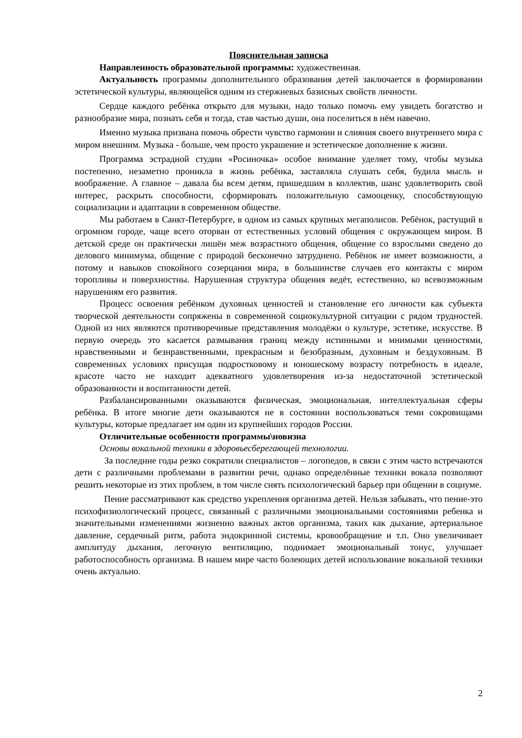Пояснительная записка
Направленность образовательной программы: художественная.
Актуальность программы дополнительного образования детей заключается в формировании эстетической культуры, являющейся одним из стержневых базисных свойств личности.
Сердце каждого ребёнка открыто для музыки, надо только помочь ему увидеть богатство и разнообразие мира, познать себя и тогда, став частью души, она поселиться в нём навечно.
Именно музыка призвана помочь обрести чувство гармонии и слияния своего внутреннего мира с миром внешним. Музыка - больше, чем просто украшение и эстетическое дополнение к жизни.
Программа эстрадной студии «Росиночка» особое внимание уделяет тому, чтобы музыка постепенно, незаметно проникла в жизнь ребёнка, заставляла слушать себя, будила мысль и воображение. А главное – давала бы всем детям, пришедшим в коллектив, шанс удовлетворить свой интерес, раскрыть способности, сформировать положительную самооценку, способствующую социализации и адаптации в современном обществе.
Мы работаем в Санкт-Петербурге, в одном из самых крупных мегаполисов. Ребёнок, растущий в огромном городе, чаще всего оторван от естественных условий общения с окружающем миром. В детской среде он практически лишён меж возрастного общения, общение со взрослыми сведено до делового минимума, общение с природой бесконечно затруднено. Ребёнок не имеет возможности, а потому и навыков спокойного созерцания мира, в большинстве случаев его контакты с миром торопливы и поверхностны. Нарушенная структура общения ведёт, естественно, ко всевозможным нарушениям его развития.
Процесс освоения ребёнком духовных ценностей и становление его личности как субъекта творческой деятельности сопряжены в современной социокультурной ситуации с рядом трудностей. Одной из них являются противоречивые представления молодёжи о культуре, эстетике, искусстве. В первую очередь это касается размывания границ между истинными и мнимыми ценностями, нравственными и безнравственными, прекрасным и безобразным, духовным и бездуховным. В современных условиях присущая подростковому и юношескому возрасту потребность в идеале, красоте часто не находит адекватного удовлетворения из-за недостаточной эстетической образованности и воспитанности детей.
Разбалансированными оказываются физическая, эмоциональная, интеллектуальная сферы ребёнка. В итоге многие дети оказываются не в состоянии воспользоваться теми сокровищами культуры, которые предлагает им один из крупнейших городов России.
Отличительные особенности программы\новизна
Основы вокальной техники в здоровьесберегающей технологии.
За последние годы резко сократили специалистов – логопедов, в связи с этим часто встречаются дети с различными проблемами в развитии речи, однако определённые техники вокала позволяют решить некоторые из этих проблем, в том числе снять психологический барьер при общении в социуме.
Пение рассматривают как средство укрепления организма детей. Нельзя забывать, что пение-это психофизиологический процесс, связанный с различными эмоциональными состояниями ребенка и значительными изменениями жизненно важных актов организма, таких как дыхание, артериальное давление, сердечный ритм, работа эндокринной системы, кровообращение и т.п. Оно увеличивает амплитуду дыхания, легочную вентиляцию, поднимает эмоциональный тонус, улучшает работоспособность организма. В нашем мире часто болеющих детей использование вокальной техники очень актуально.
2